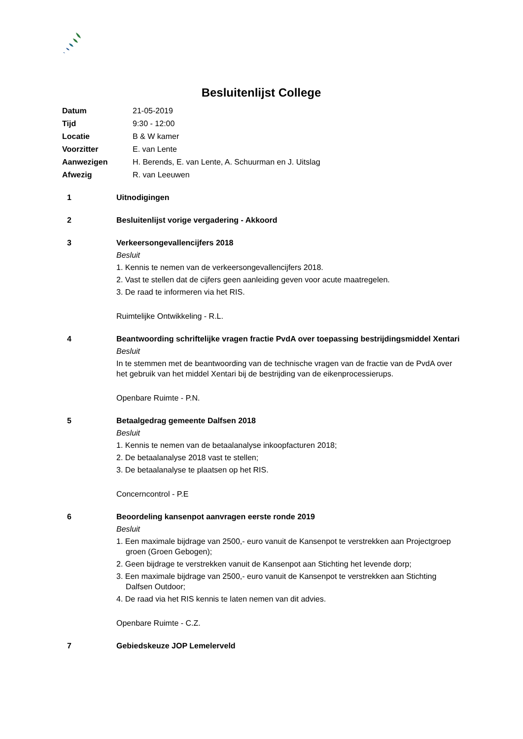Besluitenlijst College
Datum 21-05-2019 Tijd 9:30 - 12:00 Locatie B & W kamer Voorzitter E. van Lente Aanwezigen H. Berends, E. van Lente, A. Schuurman en J. Uitslag Afwezig R. van Leeuwen
1
Uitnodigingen
2
Besluitenlijst vorige vergadering - Akkoord
3
Verkeersongevallencijfers 2018
Besluit
1. Kennis te nemen van de verkeersongevallencijfers 2018.
2. Vast te stellen dat de cijfers geen aanleiding geven voor acute maatregelen.
3. De raad te informeren via het RIS.
Ruimtelijke Ontwikkeling - R.L.
4
Beantwoording schriftelijke vragen fractie PvdA over toepassing bestrijdingsmiddel Xentari
Besluit
In te stemmen met de beantwoording van de technische vragen van de fractie van de PvdA over het gebruik van het middel Xentari bij de bestrijding van de eikenprocessierups.
Openbare Ruimte - P.N.
5
Betaalgedrag gemeente Dalfsen 2018
Besluit
1. Kennis te nemen van de betaalanalyse inkoopfacturen 2018;
2. De betaalanalyse 2018 vast te stellen;
3. De betaalanalyse te plaatsen op het RIS.
Concerncontrol - P.E
6
Beoordeling kansenpot aanvragen eerste ronde 2019
Besluit
1. Een maximale bijdrage van 2500,- euro vanuit de Kansenpot te verstrekken aan Projectgroep groen (Groen Gebogen);
2. Geen bijdrage te verstrekken vanuit de Kansenpot aan Stichting het levende dorp;
3. Een maximale bijdrage van 2500,- euro vanuit de Kansenpot te verstrekken aan Stichting Dalfsen Outdoor;
4. De raad via het RIS kennis te laten nemen van dit advies.
Openbare Ruimte - C.Z.
7
Gebiedskeuze JOP Lemelerveld